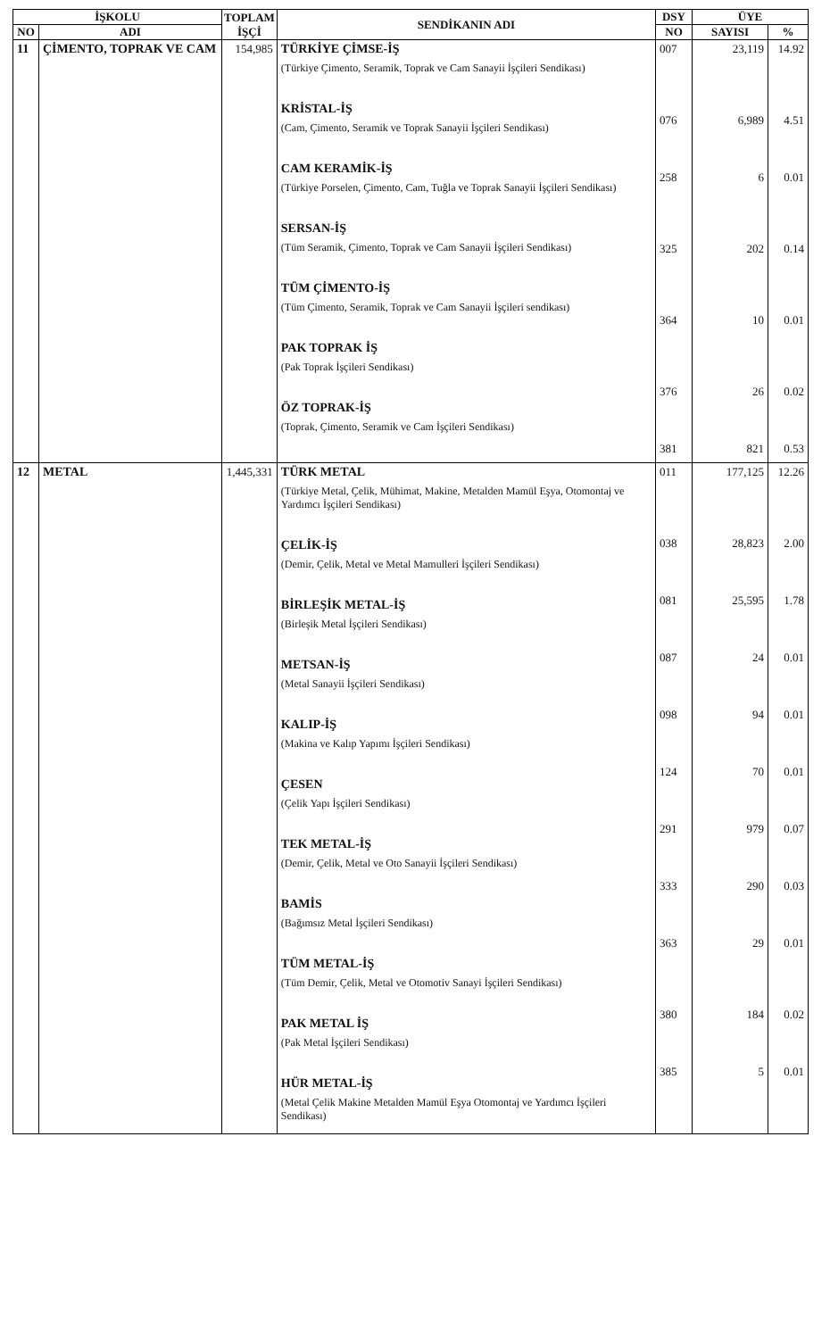| İŞKOLU | | TOPLAM İŞÇİ | SENDİKANIN ADI | DSY | ÜYE | |
| --- | --- | --- | --- | --- | --- | --- |
| NO | ADI | | | NO | SAYISI | % |
| 11 | ÇİMENTO, TOPRAK VE CAM | 154,985 | TÜRKİYE ÇİMSE-İŞ (Türkiye Çimento, Seramik, Toprak ve Cam Sanayii İşçileri Sendikası) KRİSTAL-İŞ (Cam, Çimento, Seramik ve Toprak Sanayii İşçileri Sendikası) CAM KERAMİK-İŞ (Türkiye Porselen, Çimento, Cam, Tuğla ve Toprak Sanayii İşçileri Sendikası) SERSAN-İŞ (Tüm Seramik, Çimento, Toprak ve Cam Sanayii İşçileri Sendikası) TÜM ÇİMENTO-İŞ (Tüm Çimento, Seramik, Toprak ve Cam Sanayii İşçileri sendikası) PAK TOPRAK İŞ (Pak Toprak İşçileri Sendikası) ÖZ TOPRAK-İŞ (Toprak, Çimento, Seramik ve Cam İşçileri Sendikası) | 007 076 258 325 364 376 381 | 23,119 6,989 6 202 10 26 821 | 14.92 4.51 0.01 0.14 0.01 0.02 0.53 |
| 12 | METAL | 1,445,331 | TÜRK METAL (Türkiye Metal, Çelik, Mühimat, Makine, Metalden Mamül Eşya, Otomontaj ve Yardımcı İşçileri Sendikası) ÇELİK-İŞ (Demir, Çelik, Metal ve Metal Mamulleri İşçileri Sendikası) BİRLEŞİK METAL-İŞ (Birleşik Metal İşçileri Sendikası) METSAN-İŞ (Metal Sanayii İşçileri Sendikası) KALIP-İŞ (Makina ve Kalıp Yapımı İşçileri Sendikası) ÇESEN (Çelik Yapı İşçileri Sendikası) TEK METAL-İŞ (Demir, Çelik, Metal ve Oto Sanayii İşçileri Sendikası) BAMİS (Bağımsız Metal İşçileri Sendikası) TÜM METAL-İŞ (Tüm Demir, Çelik, Metal ve Otomotiv Sanayi İşçileri Sendikası) PAK METAL İŞ (Pak Metal İşçileri Sendikası) HÜR METAL-İŞ (Metal Çelik Makine Metalden Mamül Eşya Otomontaj ve Yardımcı İşçileri Sendikası) | 011 038 081 087 098 124 291 333 363 380 385 | 177,125 28,823 25,595 24 94 70 979 290 29 184 5 | 12.26 2.00 1.78 0.01 0.01 0.01 0.07 0.03 0.01 0.02 0.01 |